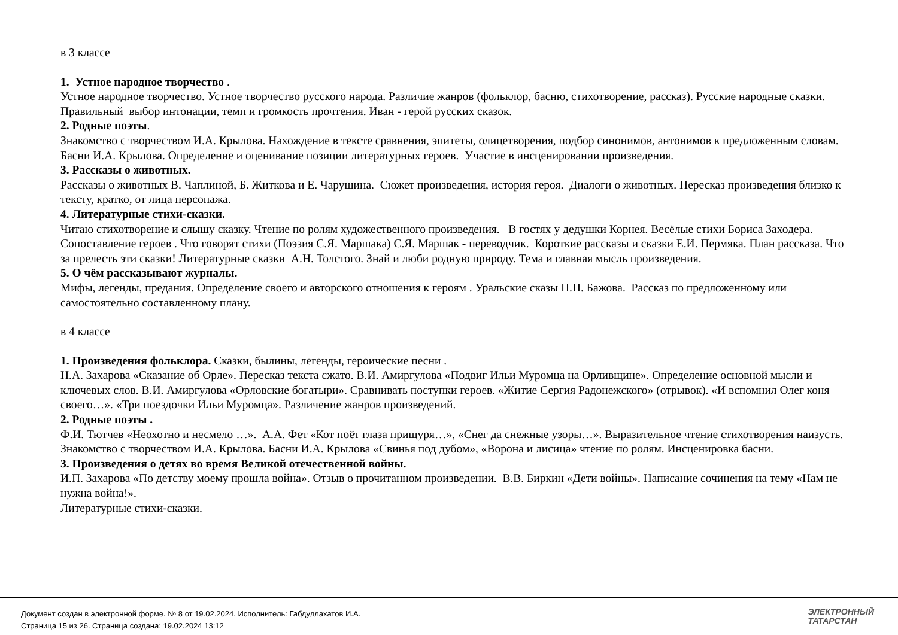в 3 классе
1. Устное народное творчество .
Устное народное творчество. Устное творчество русского народа. Различие жанров (фольклор, басню, стихотворение, рассказ). Русские народные сказки. Правильный выбор интонации, темп и громкость прочтения. Иван - герой русских сказок.
2. Родные поэты.
Знакомство с творчеством И.А. Крылова. Нахождение в тексте сравнения, эпитеты, олицетворения, подбор синонимов, антонимов к предложенным словам. Басни И.А. Крылова. Определение и оценивание позиции литературных героев. Участие в инсценировании произведения.
3. Рассказы о животных.
Рассказы о животных В. Чаплиной, Б. Житкова и Е. Чарушина. Сюжет произведения, история героя. Диалоги о животных. Пересказ произведения близко к тексту, кратко, от лица персонажа.
4. Литературные стихи-сказки.
Читаю стихотворение и слышу сказку. Чтение по ролям художественного произведения. В гостях у дедушки Корнея. Весёлые стихи Бориса Заходера. Сопоставление героев . Что говорят стихи (Поэзия С.Я. Маршака) С.Я. Маршак - переводчик. Короткие рассказы и сказки Е.И. Пермяка. План рассказа. Что за прелесть эти сказки! Литературные сказки А.Н. Толстого. Знай и люби родную природу. Тема и главная мысль произведения.
5. О чём рассказывают журналы.
Мифы, легенды, предания. Определение своего и авторского отношения к героям . Уральские сказы П.П. Бажова. Рассказ по предложенному или самостоятельно составленному плану.
в 4 классе
1. Произведения фольклора. Сказки, былины, легенды, героические песни .
Н.А. Захарова «Сказание об Орле». Пересказ текста сжато. В.И. Амиргулова «Подвиг Ильи Муромца на Орливщине». Определение основной мысли и ключевых слов. В.И. Амиргулова «Орловские богатыри». Сравнивать поступки героев. «Житие Сергия Радонежского» (отрывок). «И вспомнил Олег коня своего…». «Три поездочки Ильи Муромца». Различение жанров произведений.
2. Родные поэты .
Ф.И. Тютчев «Неохотно и несмело …». А.А. Фет «Кот поёт глаза прищуря…», «Снег да снежные узоры…». Выразительное чтение стихотворения наизусть. Знакомство с творчеством И.А. Крылова. Басни И.А. Крылова «Свинья под дубом», «Ворона и лисица» чтение по ролям. Инсценировка басни.
3. Произведения о детях во время Великой отечественной войны.
И.П. Захарова «По детству моему прошла война». Отзыв о прочитанном произведении. В.В. Биркин «Дети войны». Написание сочинения на тему «Нам не нужна война!».
Литературные стихи-сказки.
Документ создан в электронной форме. № 8 от 19.02.2024. Исполнитель: Габдуллахатов И.А.
Страница 15 из 26. Страница создана: 19.02.2024 13:12
ЭЛЕКТРОННЫЙ
ТАТАРСТАН